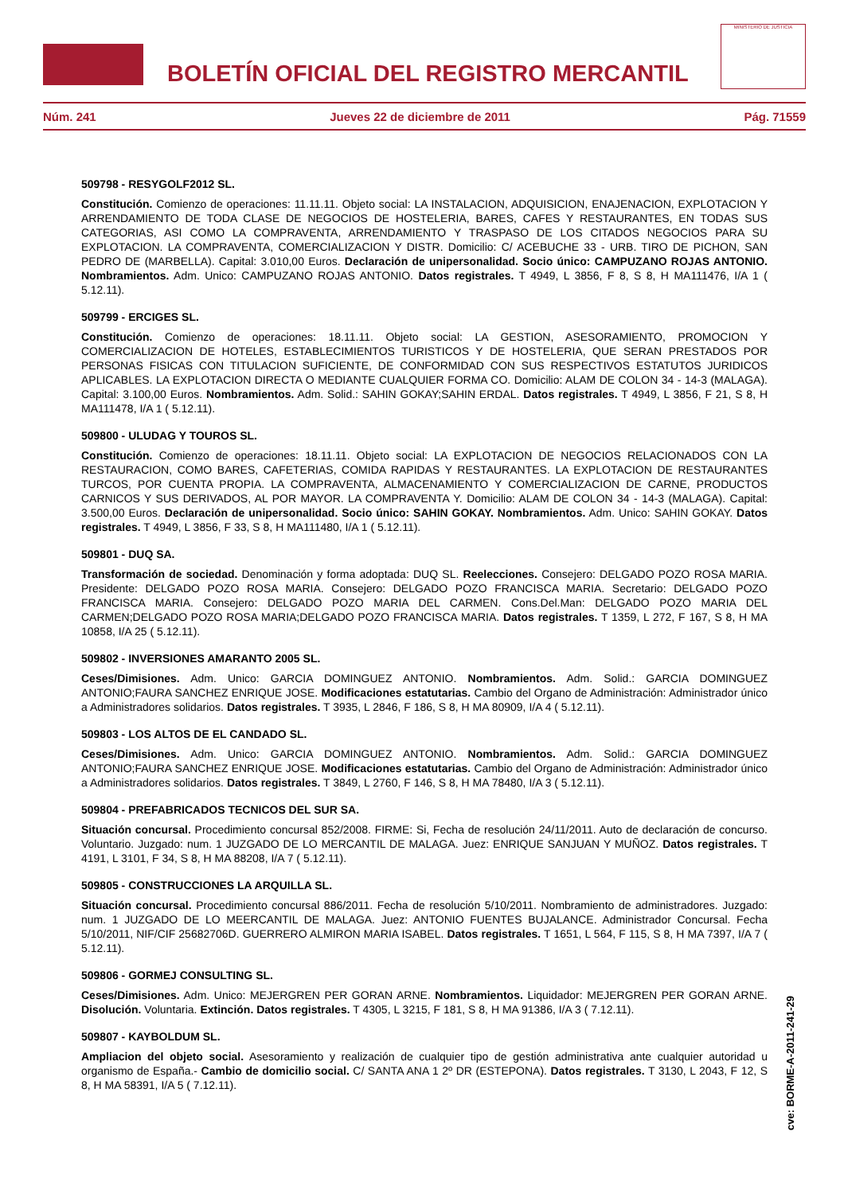BOLETÍN OFICIAL DEL REGISTRO MERCANTIL
MINISTERIO DE JUSTICIA
Núm. 241 Jueves 22 de diciembre de 2011 Pág. 71559
509798 - RESYGOLF2012 SL.
Constitución. Comienzo de operaciones: 11.11.11. Objeto social: LA INSTALACION, ADQUISICION, ENAJENACION, EXPLOTACION Y ARRENDAMIENTO DE TODA CLASE DE NEGOCIOS DE HOSTELERIA, BARES, CAFES Y RESTAURANTES, EN TODAS SUS CATEGORIAS, ASI COMO LA COMPRAVENTA, ARRENDAMIENTO Y TRASPASO DE LOS CITADOS NEGOCIOS PARA SU EXPLOTACION. LA COMPRAVENTA, COMERCIALIZACION Y DISTR. Domicilio: C/ ACEBUCHE 33 - URB. TIRO DE PICHON, SAN PEDRO DE (MARBELLA). Capital: 3.010,00 Euros. Declaración de unipersonalidad. Socio único: CAMPUZANO ROJAS ANTONIO. Nombramientos. Adm. Unico: CAMPUZANO ROJAS ANTONIO. Datos registrales. T 4949, L 3856, F 8, S 8, H MA111476, I/A 1 ( 5.12.11).
509799 - ERCIGES SL.
Constitución. Comienzo de operaciones: 18.11.11. Objeto social: LA GESTION, ASESORAMIENTO, PROMOCION Y COMERCIALIZACION DE HOTELES, ESTABLECIMIENTOS TURISTICOS Y DE HOSTELERIA, QUE SERAN PRESTADOS POR PERSONAS FISICAS CON TITULACION SUFICIENTE, DE CONFORMIDAD CON SUS RESPECTIVOS ESTATUTOS JURIDICOS APLICABLES. LA EXPLOTACION DIRECTA O MEDIANTE CUALQUIER FORMA CO. Domicilio: ALAM DE COLON 34 - 14-3 (MALAGA). Capital: 3.100,00 Euros. Nombramientos. Adm. Solid.: SAHIN GOKAY;SAHIN ERDAL. Datos registrales. T 4949, L 3856, F 21, S 8, H MA111478, I/A 1 ( 5.12.11).
509800 - ULUDAG Y TOUROS SL.
Constitución. Comienzo de operaciones: 18.11.11. Objeto social: LA EXPLOTACION DE NEGOCIOS RELACIONADOS CON LA RESTAURACION, COMO BARES, CAFETERIAS, COMIDA RAPIDAS Y RESTAURANTES. LA EXPLOTACION DE RESTAURANTES TURCOS, POR CUENTA PROPIA. LA COMPRAVENTA, ALMACENAMIENTO Y COMERCIALIZACION DE CARNE, PRODUCTOS CARNICOS Y SUS DERIVADOS, AL POR MAYOR. LA COMPRAVENTA Y. Domicilio: ALAM DE COLON 34 - 14-3 (MALAGA). Capital: 3.500,00 Euros. Declaración de unipersonalidad. Socio único: SAHIN GOKAY. Nombramientos. Adm. Unico: SAHIN GOKAY. Datos registrales. T 4949, L 3856, F 33, S 8, H MA111480, I/A 1 ( 5.12.11).
509801 - DUQ SA.
Transformación de sociedad. Denominación y forma adoptada: DUQ SL. Reelecciones. Consejero: DELGADO POZO ROSA MARIA. Presidente: DELGADO POZO ROSA MARIA. Consejero: DELGADO POZO FRANCISCA MARIA. Secretario: DELGADO POZO FRANCISCA MARIA. Consejero: DELGADO POZO MARIA DEL CARMEN. Cons.Del.Man: DELGADO POZO MARIA DEL CARMEN;DELGADO POZO ROSA MARIA;DELGADO POZO FRANCISCA MARIA. Datos registrales. T 1359, L 272, F 167, S 8, H MA 10858, I/A 25 ( 5.12.11).
509802 - INVERSIONES AMARANTO 2005 SL.
Ceses/Dimisiones. Adm. Unico: GARCIA DOMINGUEZ ANTONIO. Nombramientos. Adm. Solid.: GARCIA DOMINGUEZ ANTONIO;FAURA SANCHEZ ENRIQUE JOSE. Modificaciones estatutarias. Cambio del Organo de Administración: Administrador único a Administradores solidarios. Datos registrales. T 3935, L 2846, F 186, S 8, H MA 80909, I/A 4 ( 5.12.11).
509803 - LOS ALTOS DE EL CANDADO SL.
Ceses/Dimisiones. Adm. Unico: GARCIA DOMINGUEZ ANTONIO. Nombramientos. Adm. Solid.: GARCIA DOMINGUEZ ANTONIO;FAURA SANCHEZ ENRIQUE JOSE. Modificaciones estatutarias. Cambio del Organo de Administración: Administrador único a Administradores solidarios. Datos registrales. T 3849, L 2760, F 146, S 8, H MA 78480, I/A 3 ( 5.12.11).
509804 - PREFABRICADOS TECNICOS DEL SUR SA.
Situación concursal. Procedimiento concursal 852/2008. FIRME: Si, Fecha de resolución 24/11/2011. Auto de declaración de concurso. Voluntario. Juzgado: num. 1 JUZGADO DE LO MERCANTIL DE MALAGA. Juez: ENRIQUE SANJUAN Y MUÑOZ. Datos registrales. T 4191, L 3101, F 34, S 8, H MA 88208, I/A 7 ( 5.12.11).
509805 - CONSTRUCCIONES LA ARQUILLA SL.
Situación concursal. Procedimiento concursal 886/2011. Fecha de resolución 5/10/2011. Nombramiento de administradores. Juzgado: num. 1 JUZGADO DE LO MEERCANTIL DE MALAGA. Juez: ANTONIO FUENTES BUJALANCE. Administrador Concursal. Fecha 5/10/2011, NIF/CIF 25682706D. GUERRERO ALMIRON MARIA ISABEL. Datos registrales. T 1651, L 564, F 115, S 8, H MA 7397, I/A 7 ( 5.12.11).
509806 - GORMEJ CONSULTING SL.
Ceses/Dimisiones. Adm. Unico: MEJERGREN PER GORAN ARNE. Nombramientos. Liquidador: MEJERGREN PER GORAN ARNE. Disolución. Voluntaria. Extinción. Datos registrales. T 4305, L 3215, F 181, S 8, H MA 91386, I/A 3 ( 7.12.11).
509807 - KAYBOLDUM SL.
Ampliacion del objeto social. Asesoramiento y realización de cualquier tipo de gestión administrativa ante cualquier autoridad u organismo de España.- Cambio de domicilio social. C/ SANTA ANA 1 2º DR (ESTEPONA). Datos registrales. T 3130, L 2043, F 12, S 8, H MA 58391, I/A 5 ( 7.12.11).
cve: BORME-A-2011-241-29